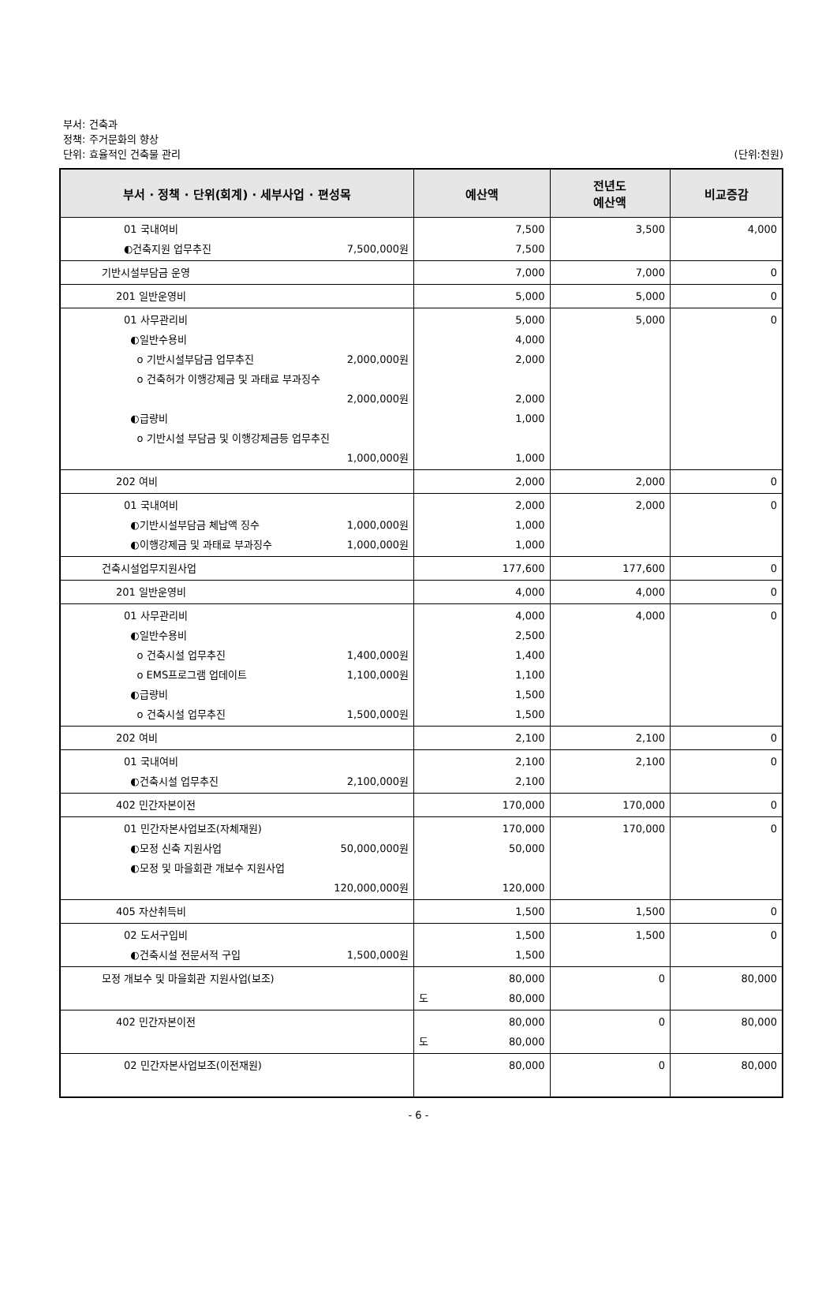부서: 건축과
정책: 주거문화의 향상
단위: 효율적인 건축물 관리
(단위:천원)
| 부서 · 정책 · 단위(회계) · 세부사업 · 편성목 | 예산액 | 전년도 예산액 | 비교증감 |
| --- | --- | --- | --- |
| 01 국내여비 ◐건축지원 업무추진 7,500,000원 | 7,500 7,500 | 3,500 | 4,000 |
| 기반시설부담금 운영 | 7,000 | 7,000 | 0 |
| 201 일반운영비 | 5,000 | 5,000 | 0 |
| 01 사무관리비 ◐일반수용비 o 기반시설부담금 업무추진 2,000,000원 o 건축허가 이행강제금 및 과태료 부과징수 2,000,000원 ◐급량비 o 기반시설 부담금 및 이행강제금등 업무추진 1,000,000원 | 5,000 4,000 2,000 2,000 1,000 1,000 | 5,000 | 0 |
| 202 여비 | 2,000 | 2,000 | 0 |
| 01 국내여비 ◐기반시설부담금 체납액 징수 1,000,000원 ◐이행강제금 및 과태료 부과징수 1,000,000원 | 2,000 1,000 1,000 | 2,000 | 0 |
| 건축시설업무지원사업 | 177,600 | 177,600 | 0 |
| 201 일반운영비 | 4,000 | 4,000 | 0 |
| 01 사무관리비 ◐일반수용비 o 건축시설 업무추진 1,400,000원 o EMS프로그램 업데이트 1,100,000원 ◐급량비 o 건축시설 업무추진 1,500,000원 | 4,000 2,500 1,400 1,100 1,500 1,500 | 4,000 | 0 |
| 202 여비 | 2,100 | 2,100 | 0 |
| 01 국내여비 ◐건축시설 업무추진 2,100,000원 | 2,100 2,100 | 2,100 | 0 |
| 402 민간자본이전 | 170,000 | 170,000 | 0 |
| 01 민간자본사업보조(자체재원) ◐모정 신축 지원사업 50,000,000원 ◐모정 및 마을회관 개보수 지원사업 120,000,000원 | 170,000 50,000 120,000 | 170,000 | 0 |
| 405 자산취득비 | 1,500 | 1,500 | 0 |
| 02 도서구입비 ◐건축시설 전문서적 구입 1,500,000원 | 1,500 1,500 | 1,500 | 0 |
| 모정 개보수 및 마을회관 지원사업(보조) | 80,000 도 80,000 | 0 | 80,000 |
| 402 민간자본이전 | 80,000 도 80,000 | 0 | 80,000 |
| 02 민간자본사업보조(이전재원) | 80,000 | 0 | 80,000 |
- 6 -